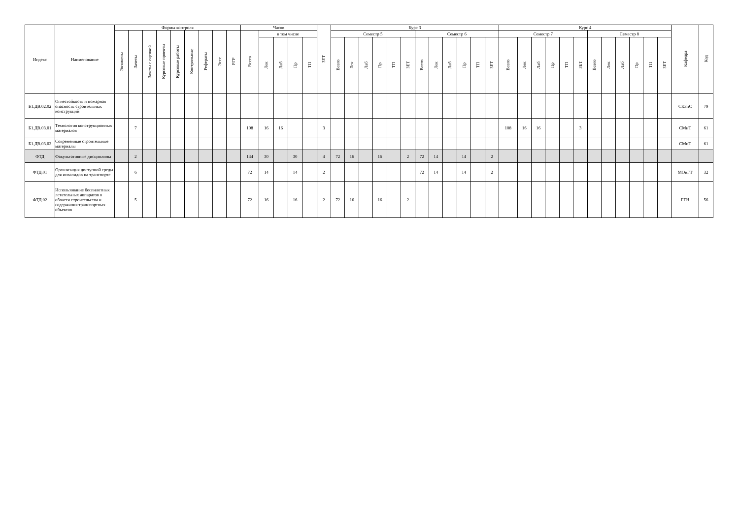| Индекс | Наименование | Формы контроля | | | | | | | | | Часов | | | | | ЗЕТ | Курс 3 | | | | | | | | | | | | Курс 4 | | | | | | | | | | | | Кафедра | Код |
| --- | --- | --- | --- | --- | --- | --- | --- | --- | --- | --- | --- | --- | --- | --- | --- | --- | --- | --- | --- | --- | --- | --- | --- | --- | --- | --- | --- | --- | --- | --- | --- | --- | --- | --- | --- | --- | --- | --- | --- | --- | --- | --- |
| | | Экзамены | Зачеты | Зачеты с оценкой | Курсовые проекты | Курсовые работы | Контрольные | Рефераты | Эссе | РГР | Всего | в том числе | | | | | Семестр 5 | | | | | | Семестр 6 | | | | | | Семестр 7 | | | | | | Семестр 8 | | | | | | | |
| | | | | | | | | | | | | Лек | Лаб | Пр | ТП | | Всего | Лек | Лаб | Пр | ТП | ЗЕТ | Всего | Лек | Лаб | Пр | ТП | ЗЕТ | Всего | Лек | Лаб | Пр | ТП | ЗЕТ | Всего | Лек | Лаб | Пр | ТП | ЗЕТ | | |
| Б1.ДВ.02.02 | Огнестойкость и пожарная опасность строительных конструкций | | | | | | | | | | | | | | | | | | | | | | | | | | | | | | | | | | | | | | | | СКЗиС | 79 |
| Б1.ДВ.03.01 | Технология конструкционных материалов | | 7 | | | | | | | | 108 | 16 | 16 | | | 3 | | | | | | | | | | | | | 108 | 16 | 16 | | | 3 | | | | | | | СМиТ | 61 |
| Б1.ДВ.03.02 | Современные строительные материалы | | | | | | | | | | | | | | | | | | | | | | | | | | | | | | | | | | | | | | | | СМиТ | 61 |
| ФТД | Факультативные дисциплины | | 2 | | | | | | | | 144 | 30 | | 30 | | 4 | 72 | 16 | | 16 | | 2 | 72 | 14 | | 14 | | 2 | | | | | | | | | | | | | | |
| ФТД.01 | Организация доступной среды для инвалидов на транспорте | | 6 | | | | | | | | 72 | 14 | | 14 | | 2 | | | | | | | 72 | 14 | | 14 | | 2 | | | | | | | | | | | | | МОиГТ | 32 |
| ФТД.02 | Использование беспилотных летательных аппаратов в области строительства и содержания транспортных объектов | | 5 | | | | | | | | 72 | 16 | | 16 | | 2 | 72 | 16 | | 16 | | 2 | | | | | | | | | | | | | | | | | | | ГГН | 56 |